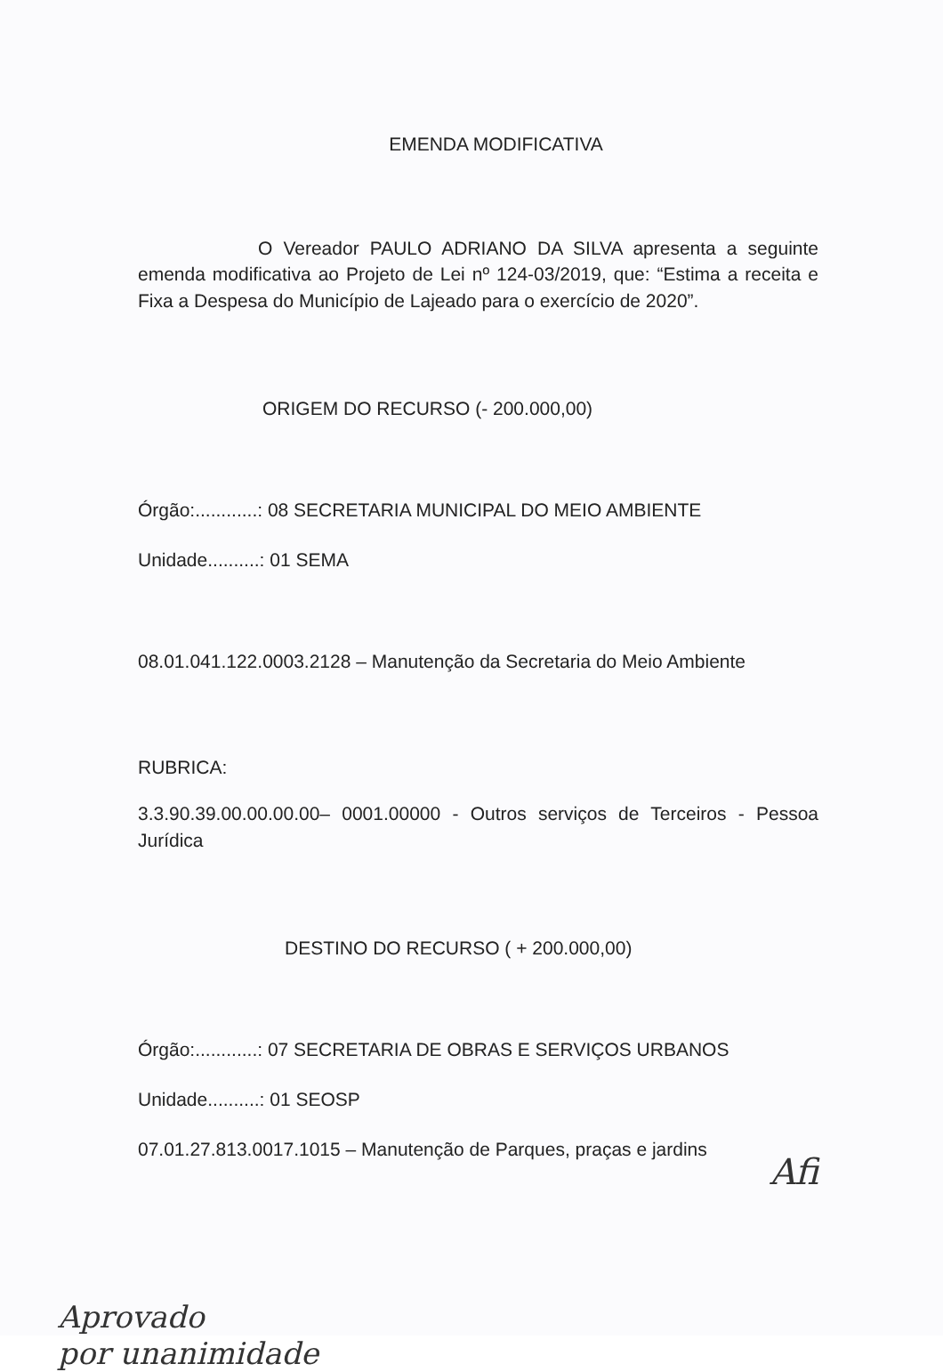EMENDA MODIFICATIVA
O Vereador PAULO ADRIANO DA SILVA apresenta a seguinte emenda modificativa ao Projeto de Lei nº 124-03/2019, que: “Estima a receita e Fixa a Despesa do Município de Lajeado para o exercício de 2020”.
ORIGEM DO RECURSO (- 200.000,00)
Órgão:............: 08 SECRETARIA MUNICIPAL DO MEIO AMBIENTE
Unidade..........: 01 SEMA
08.01.041.122.0003.2128 – Manutenção da Secretaria do Meio Ambiente
RUBRICA:
3.3.90.39.00.00.00.00– 0001.00000 - Outros serviços de Terceiros - Pessoa Jurídica
DESTINO DO RECURSO ( + 200.000,00)
Órgão:............: 07 SECRETARIA DE OBRAS E SERVIÇOS URBANOS
Unidade..........: 01 SEOSP
07.01.27.813.0017.1015 – Manutenção de Parques, praças e jardins
Afi
Aprovado
por unanimidade